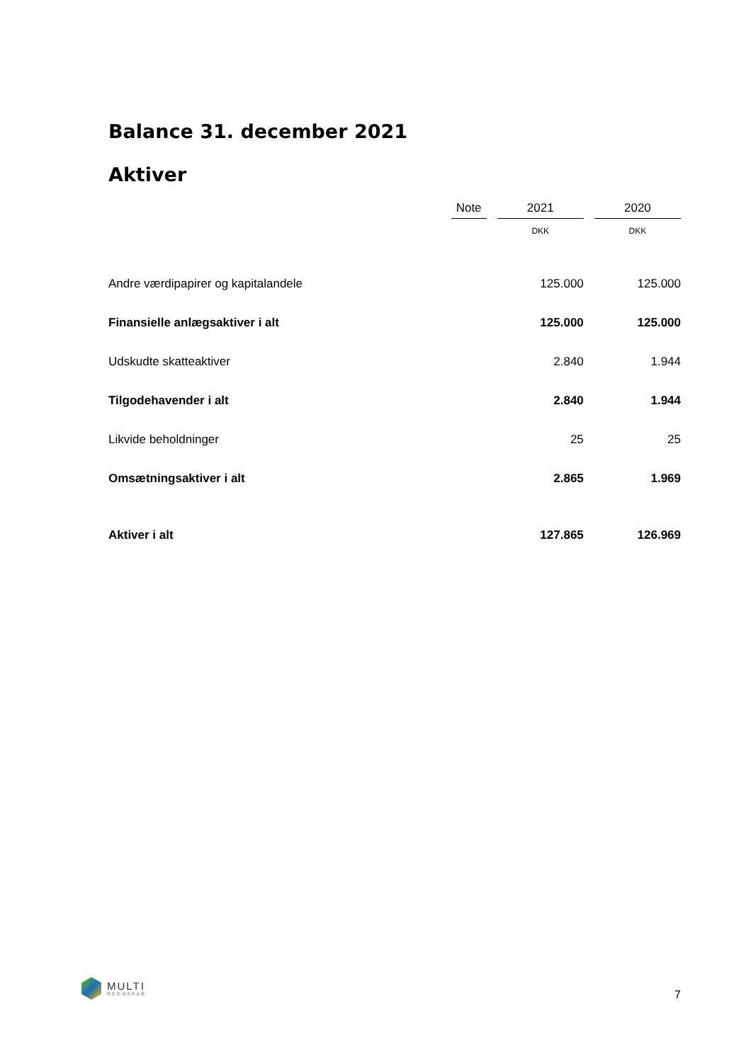Balance 31. december 2021
Aktiver
| | Note | | 2021 | | 2020 |
| --- | --- | --- | --- | --- | --- |
| | | | DKK | | DKK |
| Andre værdipapirer og kapitalandele | | | 125.000 | | 125.000 |
| Finansielle anlægsaktiver i alt | | | 125.000 | | 125.000 |
| Udskudte skatteaktiver | | | 2.840 | | 1.944 |
| Tilgodehavender i alt | | | 2.840 | | 1.944 |
| Likvide beholdninger | | | 25 | | 25 |
| Omsætningsaktiver i alt | | | 2.865 | | 1.969 |
| Aktiver i alt | | | 127.865 | | 126.969 |
MULTI
REGNSKAB
7